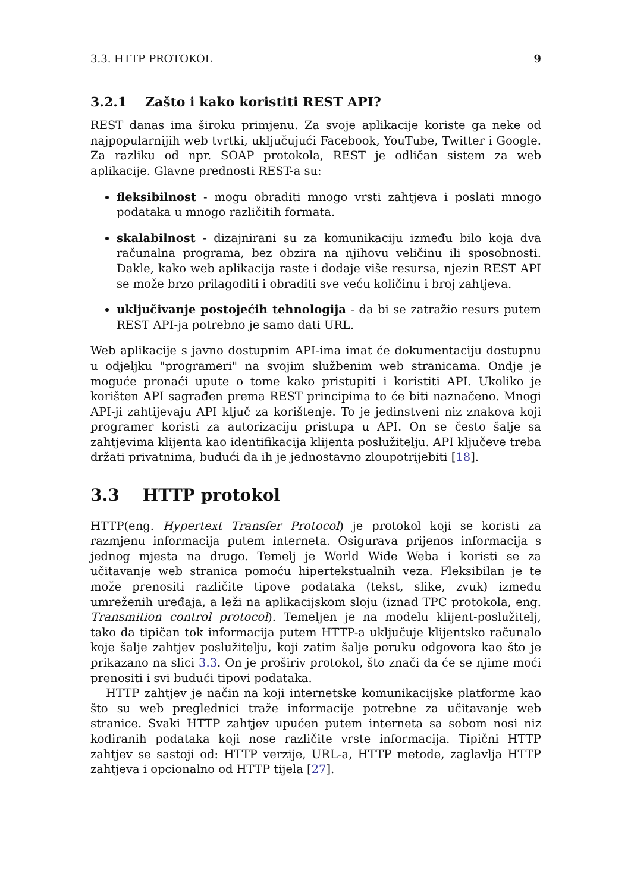3.3. HTTP PROTOKOL 9
3.2.1 Zašto i kako koristiti REST API?
REST danas ima široku primjenu. Za svoje aplikacije koriste ga neke od najpopularnijih web tvrtki, uključujući Facebook, YouTube, Twitter i Google. Za razliku od npr. SOAP protokola, REST je odličan sistem za web aplikacije. Glavne prednosti REST-a su:
fleksibilnost - mogu obraditi mnogo vrsti zahtjeva i poslati mnogo podataka u mnogo različitih formata.
skalabilnost - dizajnirani su za komunikaciju između bilo koja dva računalna programa, bez obzira na njihovu veličinu ili sposobnosti. Dakle, kako web aplikacija raste i dodaje više resursa, njezin REST API se može brzo prilagoditi i obraditi sve veću količinu i broj zahtjeva.
uključivanje postojećih tehnologija - da bi se zatražio resurs putem REST API-ja potrebno je samo dati URL.
Web aplikacije s javno dostupnim API-ima imat će dokumentaciju dostupnu u odjeljku "programeri" na svojim službenim web stranicama. Ondje je moguće pronaći upute o tome kako pristupiti i koristiti API. Ukoliko je korišten API sagrađen prema REST principima to će biti naznačeno. Mnogi API-ji zahtijevaju API ključ za korištenje. To je jedinstveni niz znakova koji programer koristi za autorizaciju pristupa u API. On se često šalje sa zahtjevima klijenta kao identifikacija klijenta poslužitelju. API ključeve treba držati privatnima, budući da ih je jednostavno zloupotrijebiti [18].
3.3 HTTP protokol
HTTP(eng. Hypertext Transfer Protocol) je protokol koji se koristi za razmjenu informacija putem interneta. Osigurava prijenos informacija s jednog mjesta na drugo. Temelj je World Wide Weba i koristi se za učitavanje web stranica pomoću hipertekstualnih veza. Fleksibilan je te može prenositi različite tipove podataka (tekst, slike, zvuk) između umreženih uređaja, a leži na aplikacijskom sloju (iznad TPC protokola, eng. Transmition control protocol). Temeljen je na modelu klijent-poslužitelj, tako da tipičan tok informacija putem HTTP-a uključuje klijentsko računalo koje šalje zahtjev poslužitelju, koji zatim šalje poruku odgovora kao što je prikazano na slici 3.3. On je proširiv protokol, što znači da će se njime moći prenositi i svi budući tipovi podataka.
HTTP zahtjev je način na koji internetske komunikacijske platforme kao što su web preglednici traže informacije potrebne za učitavanje web stranice. Svaki HTTP zahtjev upućen putem interneta sa sobom nosi niz kodiranih podataka koji nose različite vrste informacija. Tipični HTTP zahtjev se sastoji od: HTTP verzije, URL-a, HTTP metode, zaglavlja HTTP zahtjeva i opcionalno od HTTP tijela [27].